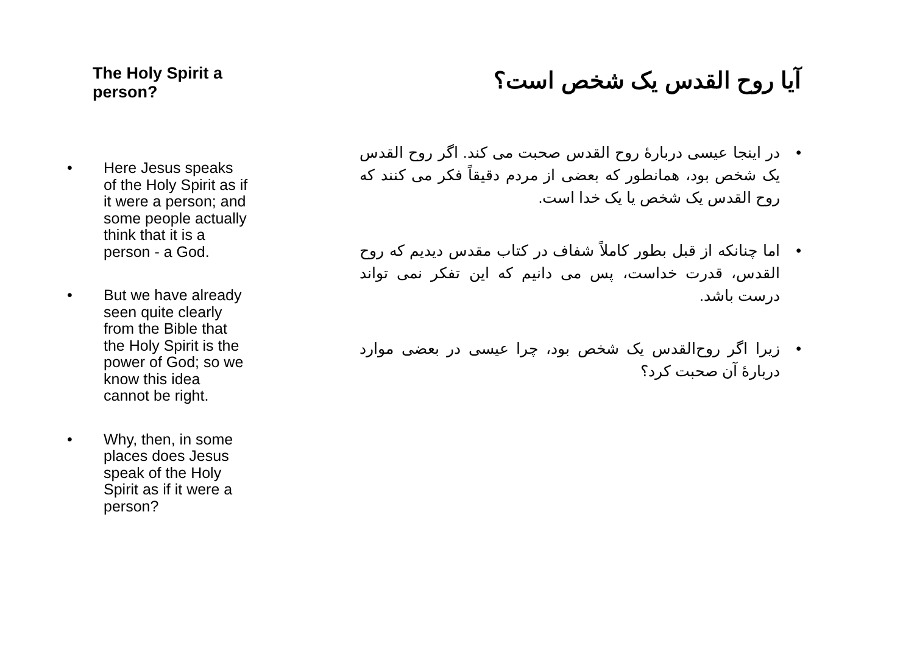The Holy Spirit a person?
• Here Jesus speaks of the Holy Spirit as if it were a person; and some people actually think that it is a person - a God.
• But we have already seen quite clearly from the Bible that the Holy Spirit is the power of God; so we know this idea cannot be right.
• Why, then, in some places does Jesus speak of the Holy Spirit as if it were a person?
آیا روح القدس یک شخص است؟
• در اینجا عیسی دربارهٔ روح القدس صحبت می کند. اگر روح القدس یک شخص بود، همانطور که بعضی از مردم دقیقاً فکر می کنند که روح القدس یک شخص یا یک خدا است.
• اما چنانکه از قبل بطور کاملاً شفاف در کتاب مقدس دیدیم که روح القدس، قدرت خداست، پس می دانیم که این تفکر نمی تواند درست باشد.
• زیرا اگر روح‌القدس یک شخص بود، چرا عیسی در بعضی موارد دربارهٔ آن صحبت کرد؟